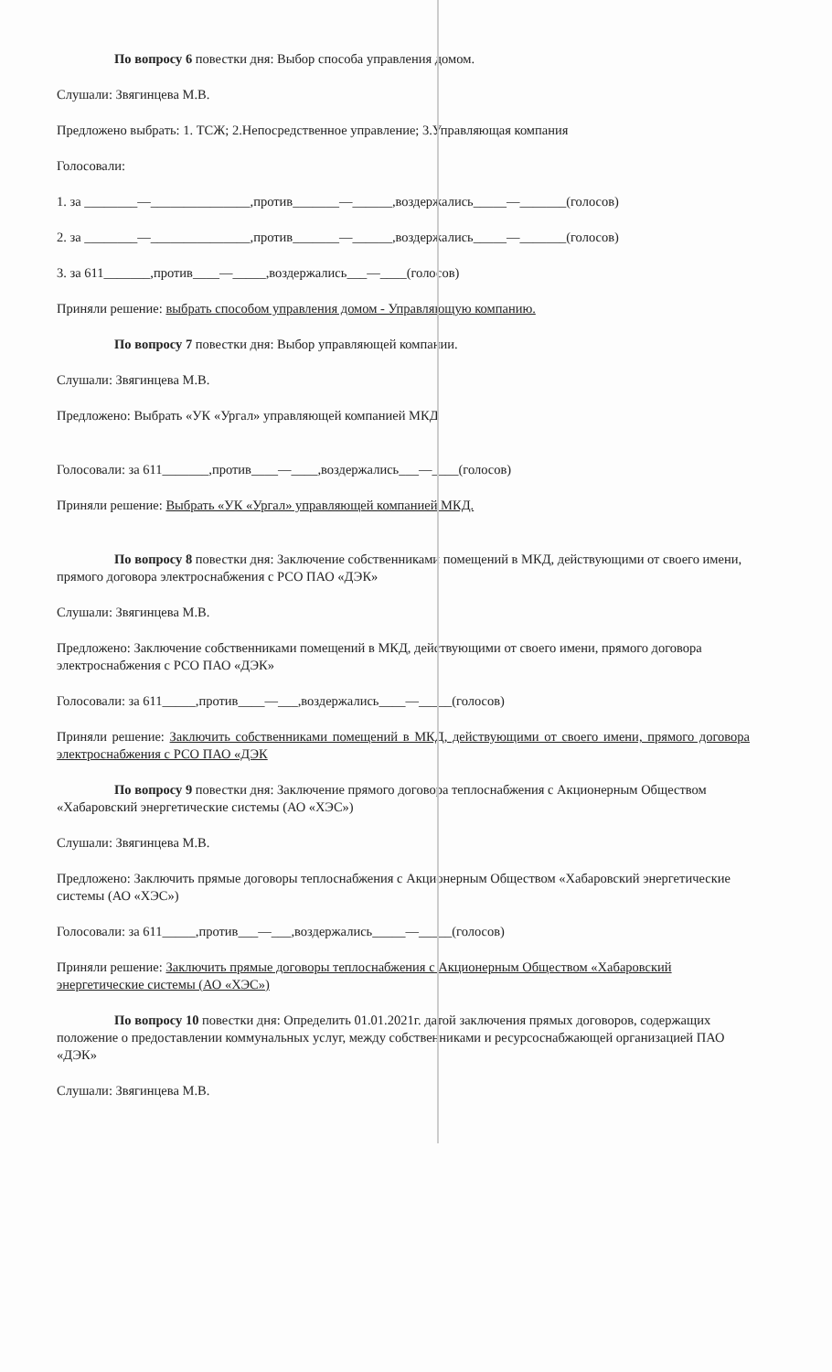По вопросу 6 повестки дня: Выбор способа управления домом.
Слушали: Звягинцева М.В.
Предложено выбрать: 1. ТСЖ; 2.Непосредственное управление; 3.Управляющая компания
Голосовали:
1. за ________—_______________,против_______—______,воздержались_____—_______(голосов)
2. за ________—_______________,против_______—______,воздержались_____—_______(голосов)
3. за 611_______,против____—_____,воздержались___—____(голосов)
Приняли решение: выбрать способом управления домом - Управляющую компанию.
По вопросу 7 повестки дня: Выбор управляющей компании.
Слушали: Звягинцева М.В.
Предложено: Выбрать «УК «Ургал» управляющей компанией МКД
Голосовали: за 611_______,против____—____,воздержались___—____(голосов)
Приняли решение: Выбрать «УК «Ургал» управляющей компанией МКД.
По вопросу 8 повестки дня: Заключение собственниками помещений в МКД, действующими от своего имени, прямого договора электроснабжения с РСО ПАО «ДЭК»
Слушали: Звягинцева М.В.
Предложено: Заключение собственниками помещений в МКД, действующими от своего имени, прямого договора электроснабжения с РСО ПАО «ДЭК»
Голосовали: за 611_____,против____—___,воздержались____—_____(голосов)
Приняли решение: Заключить собственниками помещений в МКД, действующими от своего имени, прямого договора электроснабжения с РСО ПАО «ДЭК
По вопросу 9 повестки дня: Заключение прямого договора теплоснабжения с Акционерным Обществом «Хабаровский энергетические системы (АО «ХЭС»)
Слушали: Звягинцева М.В.
Предложено: Заключить прямые договоры теплоснабжения с Акционерным Обществом «Хабаровский энергетические системы (АО «ХЭС»)
Голосовали: за 611_____,против___—___,воздержались_____—_____(голосов)
Приняли решение: Заключить прямые договоры теплоснабжения с Акционерным Обществом «Хабаровский энергетические системы (АО «ХЭС»)
По вопросу 10 повестки дня: Определить 01.01.2021г. датой заключения прямых договоров, содержащих положение о предоставлении коммунальных услуг, между собственниками и ресурсоснабжающей организацией ПАО «ДЭК»
Слушали: Звягинцева М.В.